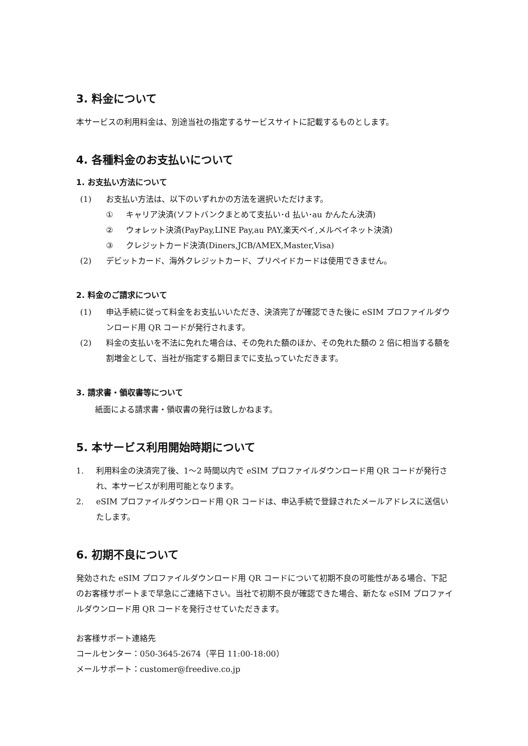3. 料金について
本サービスの利用料金は、別途当社の指定するサービスサイトに記載するものとします。
4. 各種料金のお支払いについて
1. お支払い方法について
(1) お支払い方法は、以下のいずれかの方法を選択いただけます。
① キャリア決済(ソフトバンクまとめて支払い･d 払い･au かんたん決済)
② ウォレット決済(PayPay,LINE Pay,au PAY,楽天ペイ,メルペイネット決済)
③ クレジットカード決済(Diners,JCB/AMEX,Master,Visa)
(2) デビットカード、海外クレジットカード、プリペイドカードは使用できません。
2. 料金のご請求について
(1) 申込手続に従って料金をお支払いいただき、決済完了が確認できた後に eSIM プロファイルダウンロード用 QR コードが発行されます。
(2) 料金の支払いを不法に免れた場合は、その免れた額のほか、その免れた額の 2 倍に相当する額を割増金として、当社が指定する期日までに支払っていただきます。
3. 請求書・領収書等について
紙面による請求書・領収書の発行は致しかねます。
5. 本サービス利用開始時期について
1. 利用料金の決済完了後、1～2 時間以内で eSIM プロファイルダウンロード用 QR コードが発行され、本サービスが利用可能となります。
2. eSIM プロファイルダウンロード用 QR コードは、申込手続で登録されたメールアドレスに送信いたします。
6. 初期不良について
発効された eSIM プロファイルダウンロード用 QR コードについて初期不良の可能性がある場合、下記のお客様サポートまで早急にご連絡下さい。当社で初期不良が確認できた場合、新たな eSIM プロファイルダウンロード用 QR コードを発行させていただきます。
お客様サポート連絡先
コールセンター：050-3645-2674（平日 11:00-18:00）
メールサポート：customer@freedive.co.jp